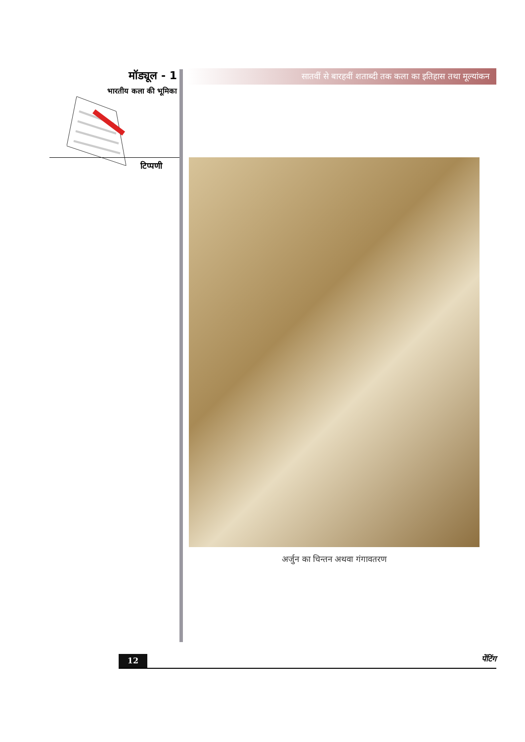मॉड्यूल - 1
भारतीय कला की भूमिका
टिप्पणी
सातवीं से बारहवीं शताब्दी तक कला का इतिहास तथा मूल्यांकन
अर्जुन का चिन्तन अथवा गंगावतरण
12 पेंटिंग